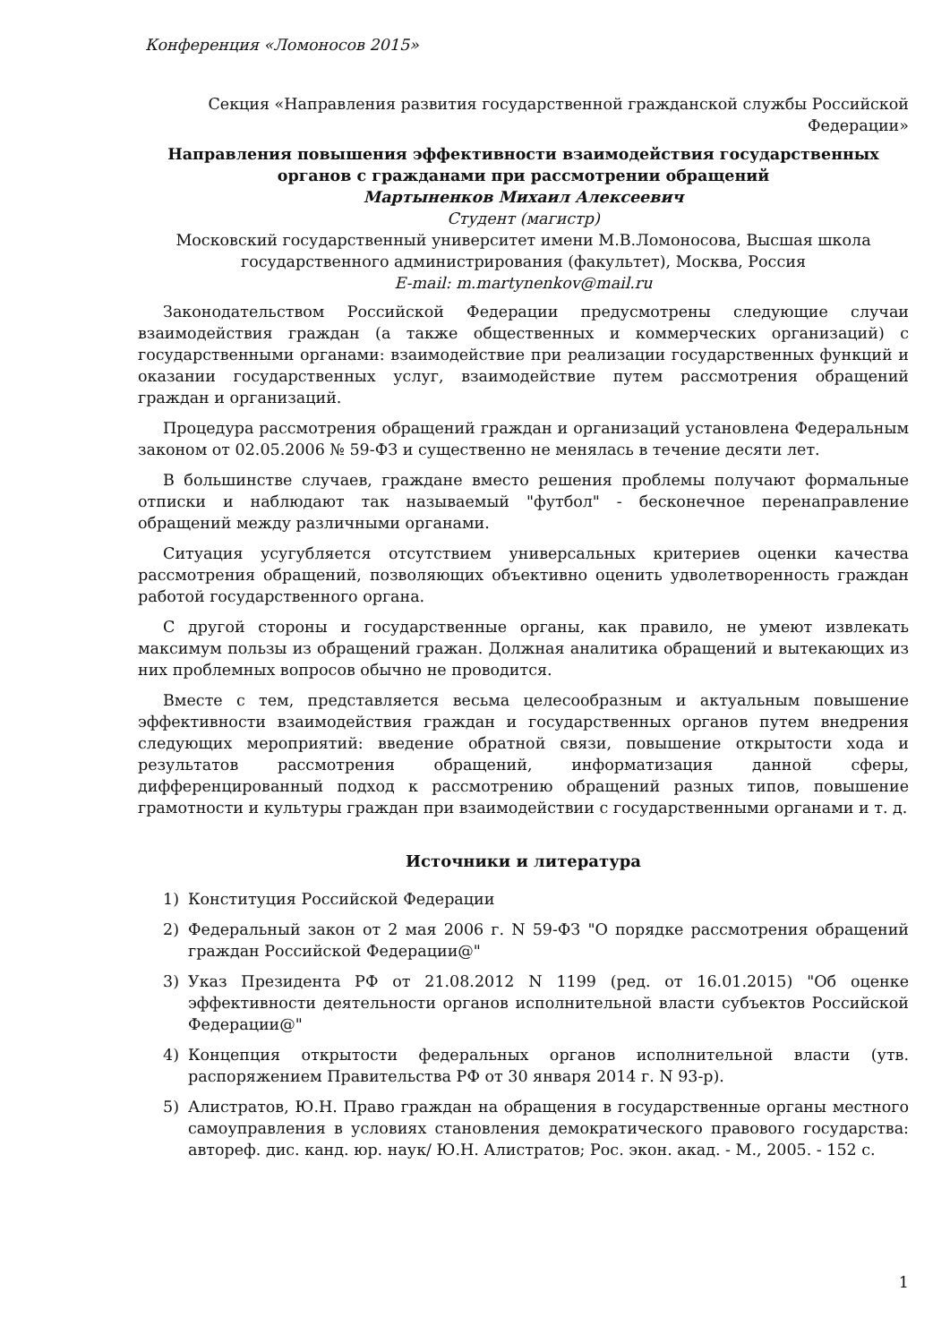Конференция «Ломоносов 2015»
Секция «Направления развития государственной гражданской службы Российской Федерации»
Направления повышения эффективности взаимодействия государственных органов с гражданами при рассмотрении обращений
Мартыненков Михаил Алексеевич
Студент (магистр)
Московский государственный университет имени М.В.Ломоносова, Высшая школа государственного администрирования (факультет), Москва, Россия
E-mail: m.martynenkov@mail.ru
Законодательством Российской Федерации предусмотрены следующие случаи взаимодействия граждан (а также общественных и коммерческих организаций) с государственными органами: взаимодействие при реализации государственных функций и оказании государственных услуг, взаимодействие путем рассмотрения обращений граждан и организаций.
Процедура рассмотрения обращений граждан и организаций установлена Федеральным законом от 02.05.2006 № 59-ФЗ и существенно не менялась в течение десяти лет.
В большинстве случаев, граждане вместо решения проблемы получают формальные отписки и наблюдают так называемый "футбол" - бесконечное перенаправление обращений между различными органами.
Ситуация усугубляется отсутствием универсальных критериев оценки качества рассмотрения обращений, позволяющих объективно оценить удволетворенность граждан работой государственного органа.
С другой стороны и государственные органы, как правило, не умеют извлекать максимум пользы из обращений гражан. Должная аналитика обращений и вытекающих из них проблемных вопросов обычно не проводится.
Вместе с тем, представляется весьма целесообразным и актуальным повышение эффективности взаимодействия граждан и государственных органов путем внедрения следующих мероприятий: введение обратной связи, повышение открытости хода и результатов рассмотрения обращений, информатизация данной сферы, дифференцированный подход к рассмотрению обращений разных типов, повышение грамотности и культуры граждан при взаимодействии с государственными органами и т. д.
Источники и литература
1) Конституция Российской Федерации
2) Федеральный закон от 2 мая 2006 г. N 59-ФЗ "О порядке рассмотрения обращений граждан Российской Федерации@"
3) Указ Президента РФ от 21.08.2012 N 1199 (ред. от 16.01.2015) "Об оценке эффективности деятельности органов исполнительной власти субъектов Российской Федерации@"
4) Концепция открытости федеральных органов исполнительной власти (утв. распоряжением Правительства РФ от 30 января 2014 г. N 93-р).
5) Алистратов, Ю.Н. Право граждан на обращения в государственные органы местного самоуправления в условиях становления демократического правового государства: автореф. дис. канд. юр. наук/ Ю.Н. Алистратов; Рос. экон. акад. - М., 2005. - 152 с.
1